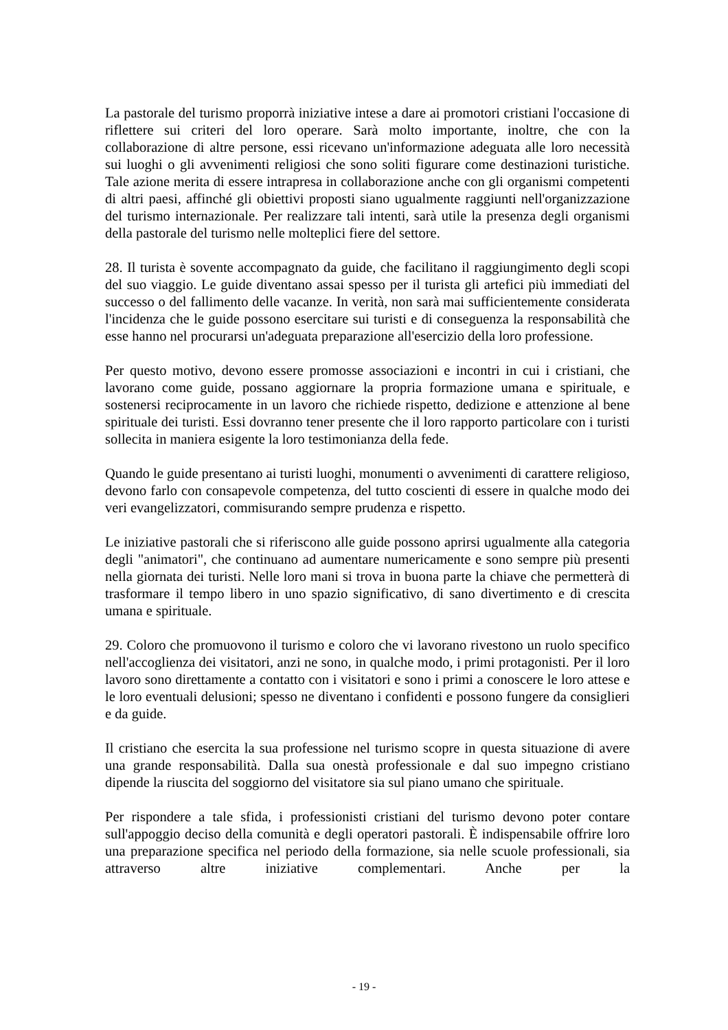La pastorale del turismo proporrà iniziative intese a dare ai promotori cristiani l'occasione di riflettere sui criteri del loro operare. Sarà molto importante, inoltre, che con la collaborazione di altre persone, essi ricevano un'informazione adeguata alle loro necessità sui luoghi o gli avvenimenti religiosi che sono soliti figurare come destinazioni turistiche. Tale azione merita di essere intrapresa in collaborazione anche con gli organismi competenti di altri paesi, affinché gli obiettivi proposti siano ugualmente raggiunti nell'organizzazione del turismo internazionale. Per realizzare tali intenti, sarà utile la presenza degli organismi della pastorale del turismo nelle molteplici fiere del settore.
28. Il turista è sovente accompagnato da guide, che facilitano il raggiungimento degli scopi del suo viaggio. Le guide diventano assai spesso per il turista gli artefici più immediati del successo o del fallimento delle vacanze. In verità, non sarà mai sufficientemente considerata l'incidenza che le guide possono esercitare sui turisti e di conseguenza la responsabilità che esse hanno nel procurarsi un'adeguata preparazione all'esercizio della loro professione.
Per questo motivo, devono essere promosse associazioni e incontri in cui i cristiani, che lavorano come guide, possano aggiornare la propria formazione umana e spirituale, e sostenersi reciprocamente in un lavoro che richiede rispetto, dedizione e attenzione al bene spirituale dei turisti. Essi dovranno tener presente che il loro rapporto particolare con i turisti sollecita in maniera esigente la loro testimonianza della fede.
Quando le guide presentano ai turisti luoghi, monumenti o avvenimenti di carattere religioso, devono farlo con consapevole competenza, del tutto coscienti di essere in qualche modo dei veri evangelizzatori, commisurando sempre prudenza e rispetto.
Le iniziative pastorali che si riferiscono alle guide possono aprirsi ugualmente alla categoria degli "animatori", che continuano ad aumentare numericamente e sono sempre più presenti nella giornata dei turisti. Nelle loro mani si trova in buona parte la chiave che permetterà di trasformare il tempo libero in uno spazio significativo, di sano divertimento e di crescita umana e spirituale.
29. Coloro che promuovono il turismo e coloro che vi lavorano rivestono un ruolo specifico nell'accoglienza dei visitatori, anzi ne sono, in qualche modo, i primi protagonisti. Per il loro lavoro sono direttamente a contatto con i visitatori e sono i primi a conoscere le loro attese e le loro eventuali delusioni; spesso ne diventano i confidenti e possono fungere da consiglieri e da guide.
Il cristiano che esercita la sua professione nel turismo scopre in questa situazione di avere una grande responsabilità. Dalla sua onestà professionale e dal suo impegno cristiano dipende la riuscita del soggiorno del visitatore sia sul piano umano che spirituale.
Per rispondere a tale sfida, i professionisti cristiani del turismo devono poter contare sull'appoggio deciso della comunità e degli operatori pastorali. È indispensabile offrire loro una preparazione specifica nel periodo della formazione, sia nelle scuole professionali, sia attraverso altre iniziative complementari. Anche per la
- 19 -